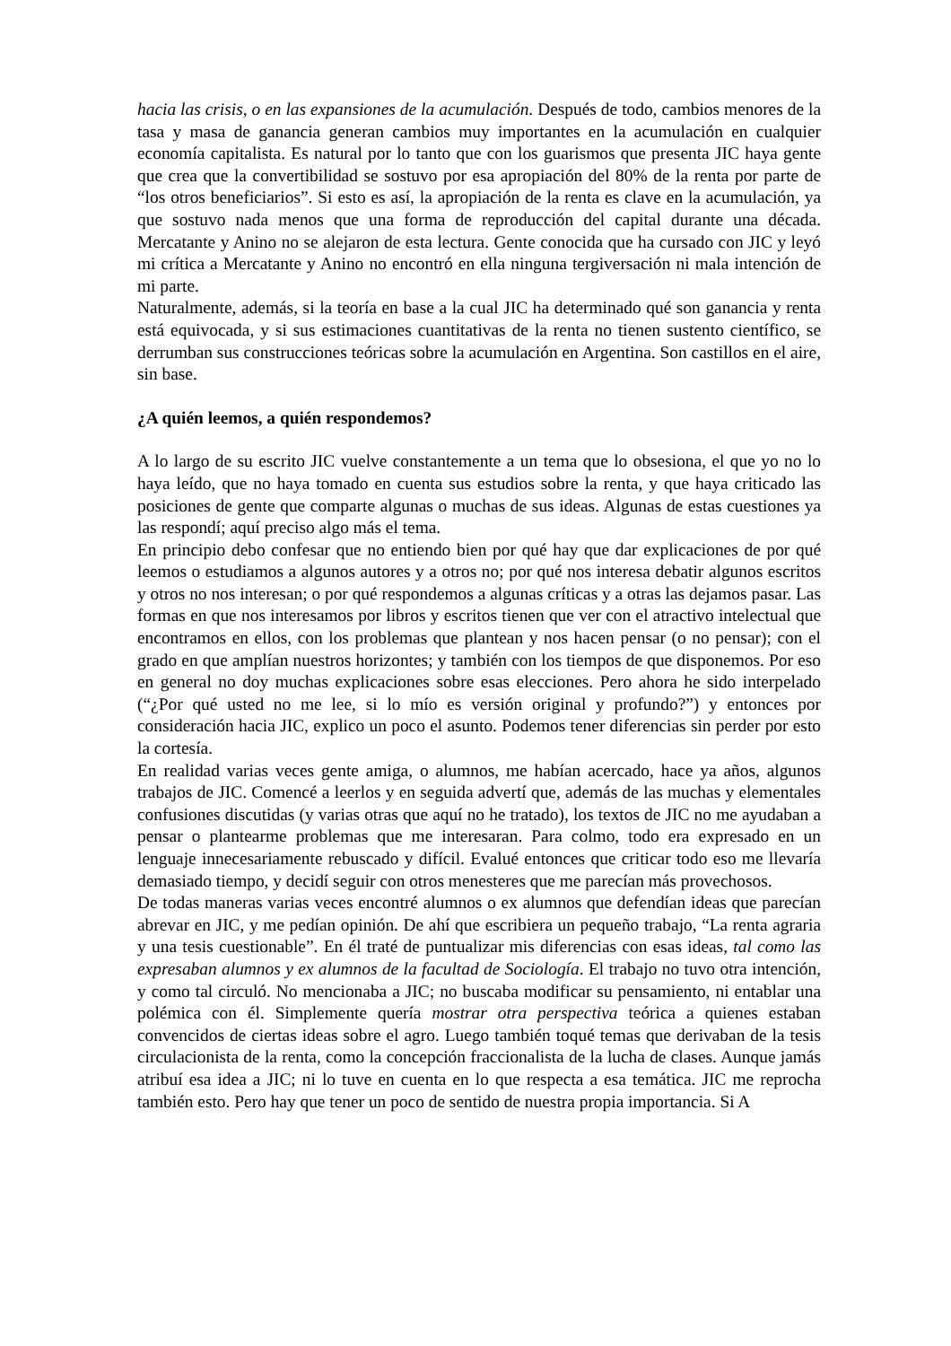hacia las crisis, o en las expansiones de la acumulación. Después de todo, cambios menores de la tasa y masa de ganancia generan cambios muy importantes en la acumulación en cualquier economía capitalista. Es natural por lo tanto que con los guarismos que presenta JIC haya gente que crea que la convertibilidad se sostuvo por esa apropiación del 80% de la renta por parte de “los otros beneficiarios”. Si esto es así, la apropiación de la renta es clave en la acumulación, ya que sostuvo nada menos que una forma de reproducción del capital durante una década. Mercatante y Anino no se alejaron de esta lectura. Gente conocida que ha cursado con JIC y leyó mi crítica a Mercatante y Anino no encontró en ella ninguna tergiversación ni mala intención de mi parte.
Naturalmente, además, si la teoría en base a la cual JIC ha determinado qué son ganancia y renta está equivocada, y si sus estimaciones cuantitativas de la renta no tienen sustento científico, se derrumban sus construcciones teóricas sobre la acumulación en Argentina. Son castillos en el aire, sin base.
¿A quién leemos, a quién respondemos?
A lo largo de su escrito JIC vuelve constantemente a un tema que lo obsesiona, el que yo no lo haya leído, que no haya tomado en cuenta sus estudios sobre la renta, y que haya criticado las posiciones de gente que comparte algunas o muchas de sus ideas. Algunas de estas cuestiones ya las respondí; aquí preciso algo más el tema.
En principio debo confesar que no entiendo bien por qué hay que dar explicaciones de por qué leemos o estudiamos a algunos autores y a otros no; por qué nos interesa debatir algunos escritos y otros no nos interesan; o por qué respondemos a algunas críticas y a otras las dejamos pasar. Las formas en que nos interesamos por libros y escritos tienen que ver con el atractivo intelectual que encontramos en ellos, con los problemas que plantean y nos hacen pensar (o no pensar); con el grado en que amplían nuestros horizontes; y también con los tiempos de que disponemos. Por eso en general no doy muchas explicaciones sobre esas elecciones. Pero ahora he sido interpelado (“¿Por qué usted no me lee, si lo mío es versión original y profundo?”) y entonces por consideración hacia JIC, explico un poco el asunto. Podemos tener diferencias sin perder por esto la cortesía.
En realidad varias veces gente amiga, o alumnos, me habían acercado, hace ya años, algunos trabajos de JIC. Comencé a leerlos y en seguida advertí que, además de las muchas y elementales confusiones discutidas (y varias otras que aquí no he tratado), los textos de JIC no me ayudaban a pensar o plantearme problemas que me interesaran. Para colmo, todo era expresado en un lenguaje innecesariamente rebuscado y difícil. Evalué entonces que criticar todo eso me llevaría demasiado tiempo, y decidí seguir con otros menesteres que me parecían más provechosos.
De todas maneras varias veces encontré alumnos o ex alumnos que defendían ideas que parecían abrevar en JIC, y me pedían opinión. De ahí que escribiera un pequeño trabajo, “La renta agraria y una tesis cuestionable”. En él traté de puntualizar mis diferencias con esas ideas, tal como las expresaban alumnos y ex alumnos de la facultad de Sociología. El trabajo no tuvo otra intención, y como tal circuló. No mencionaba a JIC; no buscaba modificar su pensamiento, ni entablar una polémica con él. Simplemente quería mostrar otra perspectiva teórica a quienes estaban convencidos de ciertas ideas sobre el agro. Luego también toqué temas que derivaban de la tesis circulacionista de la renta, como la concepción fraccionalista de la lucha de clases. Aunque jamás atribuí esa idea a JIC; ni lo tuve en cuenta en lo que respecta a esa temática. JIC me reprocha también esto. Pero hay que tener un poco de sentido de nuestra propia importancia. Si A